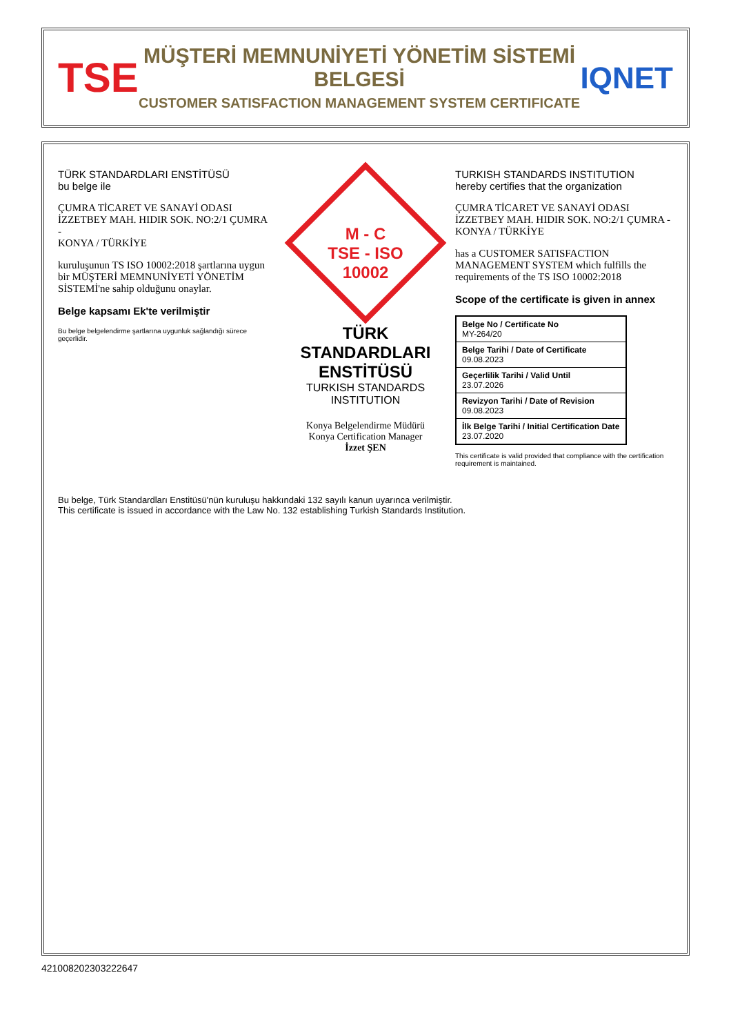TSE
MÜŞTERİ MEMNUNİYETİ YÖNETİM SİSTEMİ BELGESİ
CUSTOMER SATISFACTION MANAGEMENT SYSTEM CERTIFICATE
IQNET
TÜRK STANDARDLARI ENSTİTÜSÜ
bu belge ile
ÇUMRA TİCARET VE SANAYİ ODASI
İZZETBEY MAH. HIDIR SOK. NO:2/1 ÇUMRA
-
KONYA / TÜRKİYE
kuruluşunun TS ISO 10002:2018 şartlarına uygun bir MÜŞTERİ MEMNUNİYETİ YÖNETİM SİSTEMİ'ne sahip olduğunu onaylar.
Belge kapsamı Ek'te verilmiştir
Bu belge belgelendirme şartlarına uygunluk sağlandığı sürece geçerlidir.
M - C
TSE - ISO
10002
TÜRK STANDARDLARI ENSTİTÜSÜ
TURKISH STANDARDS INSTITUTION
Konya Belgelendirme Müdürü
Konya Certification Manager
İzzet ŞEN
TURKISH STANDARDS INSTITUTION
hereby certifies that the organization
ÇUMRA TİCARET VE SANAYİ ODASI
İZZETBEY MAH. HIDIR SOK. NO:2/1 ÇUMRA -
KONYA / TÜRKİYE
has a CUSTOMER SATISFACTION MANAGEMENT SYSTEM which fulfills the requirements of the TS ISO 10002:2018
Scope of the certificate is given in annex
| Belge No / Certificate No MY-264/20 |
| Belge Tarihi / Date of Certificate 09.08.2023 |
| Geçerlilik Tarihi / Valid Until 23.07.2026 |
| Revizyon Tarihi / Date of Revision 09.08.2023 |
| İlk Belge Tarihi / Initial Certification Date 23.07.2020 |
This certificate is valid provided that compliance with the certification requirement is maintained.
Bu belge, Türk Standardları Enstitüsü'nün kuruluşu hakkındaki 132 sayılı kanun uyarınca verilmiştir.
This certificate is issued in accordance with the Law No. 132 establishing Turkish Standards Institution.
421008202303222647